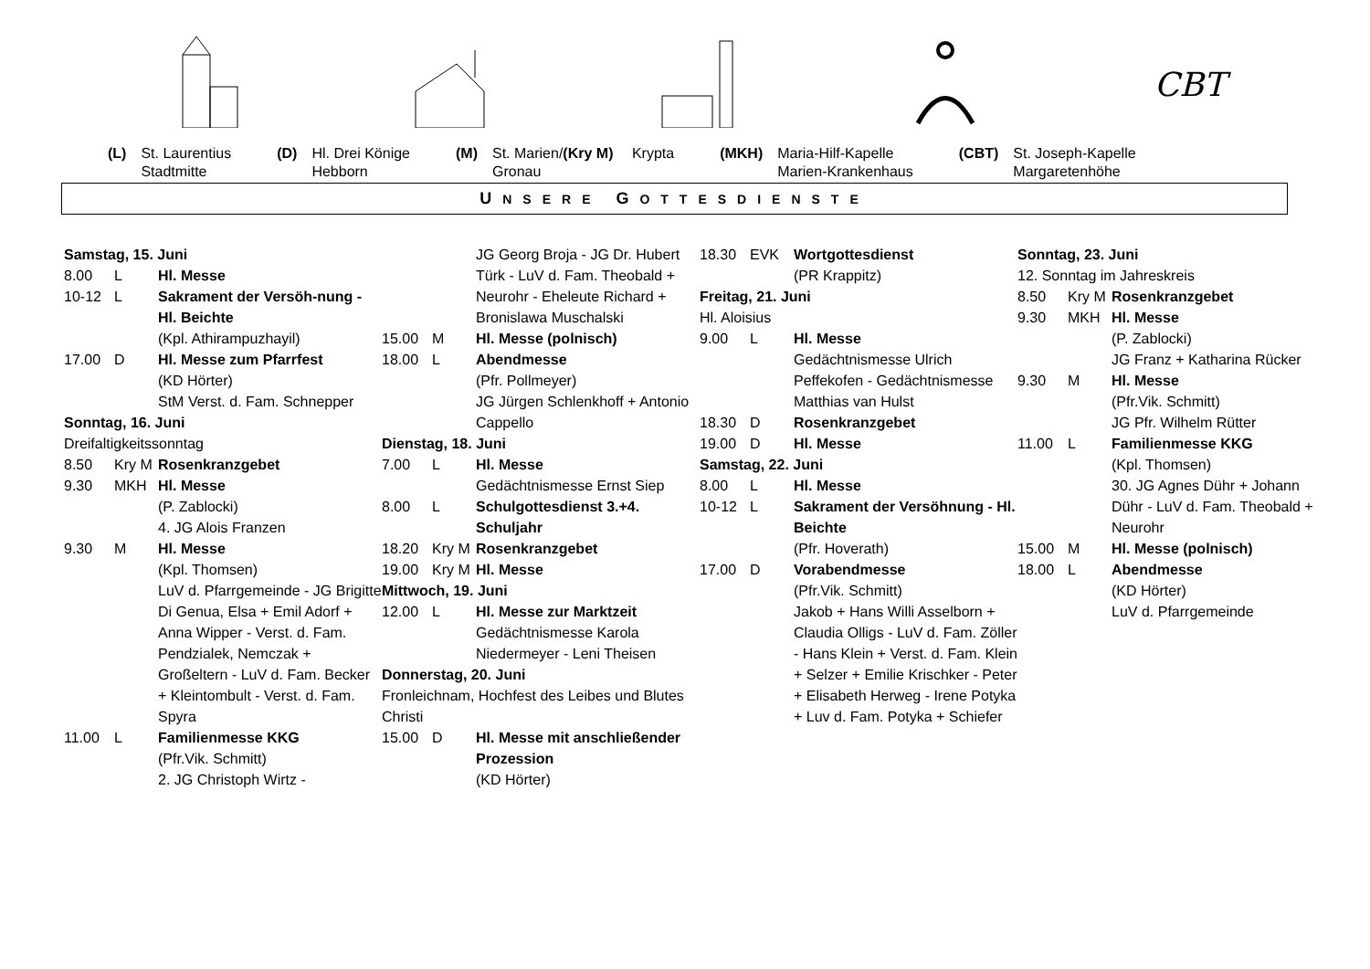CBT
(L) St. Laurentius
Stadtmitte
(D) Hl. Drei Könige
Hebborn
(M) St. Marien/(Kry M) Krypta
Gronau
(MKH) Maria-Hilf-Kapelle
Marien-Krankenhaus
(CBT) St. Joseph-Kapelle
Margaretenhöhe
UNSERE GOTTESDIENSTE
Samstag, 15. Juni
8.00 L Hl. Messe
10-12 L Sakrament der Versöh-nung - Hl. Beichte
(Kpl. Athirampuzhayil)
17.00 D Hl. Messe zum Pfarrfest
(KD Hörter)
StM Verst. d. Fam. Schnepper
Sonntag, 16. Juni
Dreifaltigkeitssonntag
8.50 Kry M Rosenkranzgebet
9.30 MKH Hl. Messe
(P. Zablocki)
4. JG Alois Franzen
9.30 M Hl. Messe
(Kpl. Thomsen)
LuV d. Pfarrgemeinde - JG Brigitte Di Genua, Elsa + Emil Adorf + Anna Wipper - Verst. d. Fam. Pendzialek, Nemczak + Großeltern - LuV d. Fam. Becker + Kleintombult - Verst. d. Fam. Spyra
11.00 L Familienmesse KKG
(Pfr.Vik. Schmitt)
2. JG Christoph Wirtz -
JG Georg Broja - JG Dr. Hubert Türk - LuV d. Fam. Theobald + Neurohr - Eheleute Richard + Bronislawa Muschalski
15.00 M Hl. Messe (polnisch)
18.00 L Abendmesse
(Pfr. Pollmeyer)
JG Jürgen Schlenkhoff + Antonio Cappello
Dienstag, 18. Juni
7.00 L Hl. Messe
Gedächtnismesse Ernst Siep
8.00 L Schulgottesdienst 3.+4. Schuljahr
18.20 Kry M Rosenkranzgebet
19.00 Kry M Hl. Messe
Mittwoch, 19. Juni
12.00 L Hl. Messe zur Marktzeit
Gedächtnismesse Karola Niedermeyer - Leni Theisen
Donnerstag, 20. Juni
Fronleichnam, Hochfest des Leibes und Blutes Christi
15.00 D Hl. Messe mit anschließender Prozession
(KD Hörter)
18.30 EVK Wortgottesdienst
(PR Krappitz)
Freitag, 21. Juni
Hl. Aloisius
9.00 L Hl. Messe
Gedächtnismesse Ulrich Peffekofen - Gedächtnismesse Matthias van Hulst
18.30 D Rosenkranzgebet
19.00 D Hl. Messe
Samstag, 22. Juni
8.00 L Hl. Messe
10-12 L Sakrament der Versöhnung - Hl. Beichte
(Pfr. Hoverath)
17.00 D Vorabendmesse
(Pfr.Vik. Schmitt)
Jakob + Hans Willi Asselborn + Claudia Olligs - LuV d. Fam. Zöller - Hans Klein + Verst. d. Fam. Klein + Selzer + Emilie Krischker - Peter + Elisabeth Herweg - Irene Potyka + Luv d. Fam. Potyka + Schiefer
Sonntag, 23. Juni
12. Sonntag im Jahreskreis
8.50 Kry M Rosenkranzgebet
9.30 MKH Hl. Messe
(P. Zablocki)
JG Franz + Katharina Rücker
9.30 M Hl. Messe
(Pfr.Vik. Schmitt)
JG Pfr. Wilhelm Rütter
11.00 L Familienmesse KKG
(Kpl. Thomsen)
30. JG Agnes Dühr + Johann Dühr - LuV d. Fam. Theobald + Neurohr
15.00 M Hl. Messe (polnisch)
18.00 L Abendmesse
(KD Hörter)
LuV d. Pfarrgemeinde